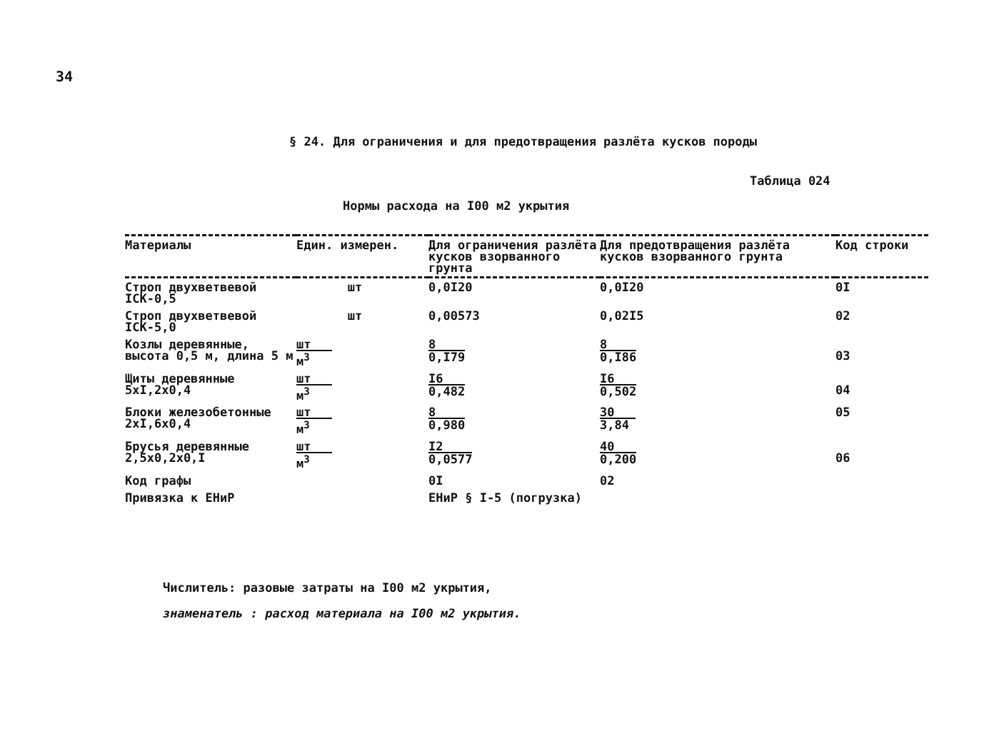34
§ 24. Для ограничения и для предотвращения разлёта кусков породы
Таблица 024
Нормы расхода на I00 м2 укрытия
| Материалы | Един. измерен. | Для ограничения разлёта кусков взорванного грунта | Для предотвращения разлёта кусков взорванного грунта | Код строки |
| --- | --- | --- | --- | --- |
| Строп двухветвевой IСК-0,5 | шт | 0,0I20 | 0,0I20 | 0I |
| Строп двухветвевой IСК-5,0 | шт | 0,00573 | 0,02I5 | 02 |
| Козлы деревянные, высота 0,5 м, длина 5 м | шт м<sup>3</sup> | 8 0,I79 | 8 0,I86 | 03 |
| Щиты деревянные 5хI,2х0,4 | шт м<sup>3</sup> | I6 0,482 | I6 0,502 | 04 |
| Блоки железобетонные 2хI,6х0,4 | шт м<sup>3</sup> | 8 0,980 | 30 3,84 | 05 |
| Брусья деревянные 2,5х0,2х0,I | шт м<sup>3</sup> | I2 0,0577 | 40 0,200 | 06 |
| Код графы | | 0I | 02 | |
| Привязка к ЕНиР | | ЕНиР § I-5 (погрузка) | | |
Числитель: разовые затраты на I00 м2 укрытия,
знаменатель : расход материала на I00 м2 укрытия.